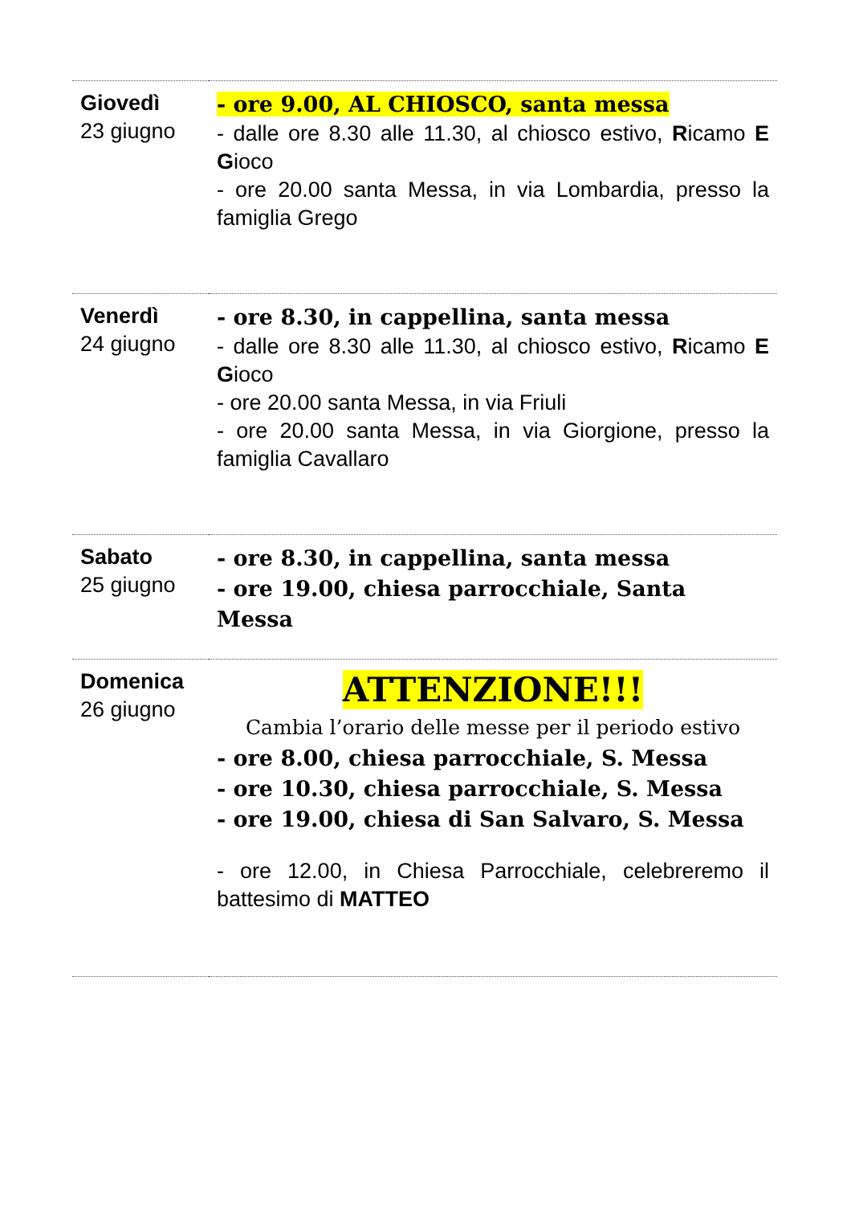| Giovedì 23 giugno | - ore 9.00, AL CHIOSCO, santa messa - dalle ore 8.30 alle 11.30, al chiosco estivo, R icamo E G ioco - ore 20.00 santa Messa, in via Lombardia, presso la famiglia Grego |
| Venerdì 24 giugno | - ore 8.30, in cappellina, santa messa - dalle ore 8.30 alle 11.30, al chiosco estivo, R icamo E G ioco - ore 20.00 santa Messa, in via Friuli - ore 20.00 santa Messa, in via Giorgione, presso la famiglia Cavallaro |
| Sabato 25 giugno | - ore 8.30, in cappellina, santa messa - ore 19.00, chiesa parrocchiale, Santa Messa |
| Domenica 26 giugno | ATTENZIONE!!! Cambia l’orario delle messe per il periodo estivo - ore 8.00, chiesa parrocchiale, S. Messa - ore 10.30, chiesa parrocchiale, S. Messa - ore 19.00, chiesa di San Salvaro, S. Messa - ore 12.00, in Chiesa Parrocchiale, celebreremo il battesimo di MATTEO |